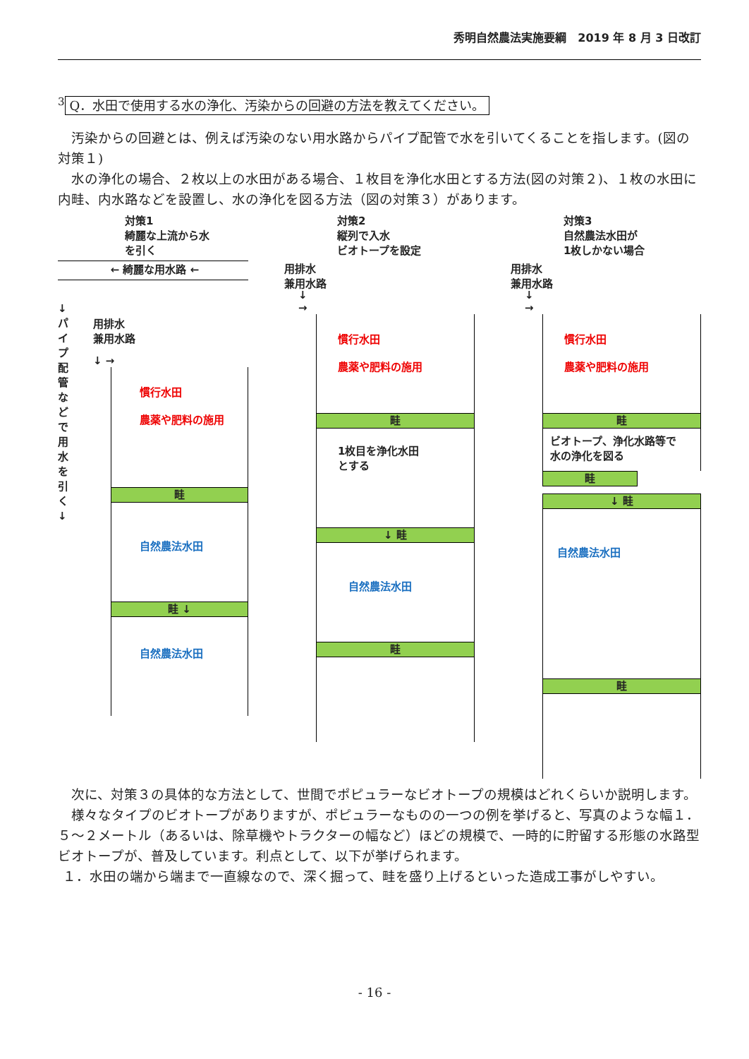秀明自然農法実施要綱　2019 年 8 月 3 日改訂
<sup>3</sup> Q．水田で使用する水の浄化、汚染からの回避の方法を教えてください。
汚染からの回避とは、例えば汚染のない用水路からパイプ配管で水を引いてくることを指します。(図の対策１)
水の浄化の場合、２枚以上の水田がある場合、１枚目を浄化水田とする方法(図の対策２)、１枚の水田に内畦、内水路などを設置し、水の浄化を図る方法（図の対策３）があります。
対策1
綺麗な上流から水
を引く
← 綺麗な用水路 ←
↓
パ
イ
プ
配
管
な
ど
で
用
水
を
引
く
↓
用排水
兼用水路
↓ →
慣行水田
農薬や肥料の施用
畦
自然農法水田
畦 ↓
自然農法水田
対策2
縦列で入水
ビオトープを設定
用排水
兼用水路
↓
→
慣行水田
農薬や肥料の施用
畦
1枚目を浄化水田
とする
↓ 畦
自然農法水田
畦
対策3
自然農法水田が
1枚しかない場合
用排水
兼用水路
↓
→
慣行水田
農薬や肥料の施用
畦
ビオトープ、浄化水路等で
水の浄化を図る
畦
↓ 畦
自然農法水田
畦
次に、対策３の具体的な方法として、世間でポピュラーなビオトープの規模はどれくらいか説明します。
様々なタイプのビオトープがありますが、ポピュラーなものの一つの例を挙げると、写真のような幅１．５～２メートル（あるいは、除草機やトラクターの幅など）ほどの規模で、一時的に貯留する形態の水路型ビオトープが、普及しています。利点として、以下が挙げられます。
１．水田の端から端まで一直線なので、深く掘って、畦を盛り上げるといった造成工事がしやすい。
- 16 -